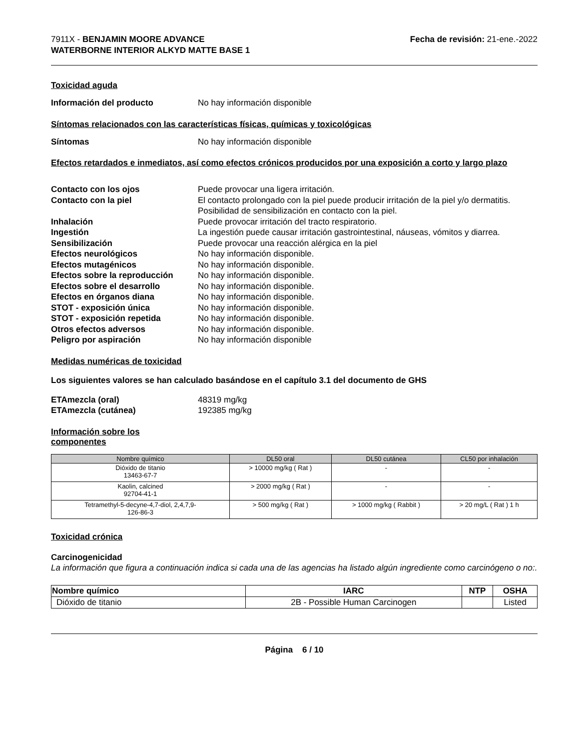7911X - BENJAMIN MOORE ADVANCE
WATERBORNE INTERIOR ALKYD MATTE BASE 1
Fecha de revisión: 21-ene.-2022
Toxicidad aguda
Información del producto No hay información disponible
Síntomas relacionados con las características físicas, químicas y toxicológicas
Síntomas No hay información disponible
Efectos retardados e inmediatos, así como efectos crónicos producidos por una exposición a corto y largo plazo
Contacto con los ojos Puede provocar una ligera irritación.
Contacto con la piel El contacto prolongado con la piel puede producir irritación de la piel y/o dermatitis. Posibilidad de sensibilización en contacto con la piel.
Inhalación Puede provocar irritación del tracto respiratorio.
Ingestión La ingestión puede causar irritación gastrointestinal, náuseas, vómitos y diarrea.
Sensibilización Puede provocar una reacción alérgica en la piel
Efectos neurológicos No hay información disponible.
Efectos mutagénicos No hay información disponible.
Efectos sobre la reproducción
No hay información disponible.
Efectos sobre el desarrollo No hay información disponible.
Efectos en órganos diana No hay información disponible.
STOT - exposición única No hay información disponible.
STOT - exposición repetida No hay información disponible.
Otros efectos adversos No hay información disponible.
Peligro por aspiración No hay información disponible
Medidas numéricas de toxicidad
Los siguientes valores se han calculado basándose en el capítulo 3.1 del documento de GHS
ETAmezcla (oral) 48319 mg/kg
ETAmezcla (cutánea) 192385 mg/kg
Información sobre los
componentes
| Nombre químico | DL50 oral | DL50 cutánea | CL50 por inhalación |
| --- | --- | --- | --- |
| Dióxido de titanio 13463-67-7 | > 10000 mg/kg ( Rat ) | - | - |
| Kaolin, calcined 92704-41-1 | > 2000 mg/kg ( Rat ) | - | - |
| Tetramethyl-5-decyne-4,7-diol, 2,4,7,9- 126-86-3 | > 500 mg/kg ( Rat ) | > 1000 mg/kg ( Rabbit ) | > 20 mg/L ( Rat ) 1 h |
Toxicidad crónica
Carcinogenicidad
La información que figura a continuación indica si cada una de las agencias ha listado algún ingrediente como carcinógeno o no:.
| Nombre químico | IARC | NTP | OSHA |
| --- | --- | --- | --- |
| Dióxido de titanio | 2B - Possible Human Carcinogen | | Listed |
Página 6 / 10